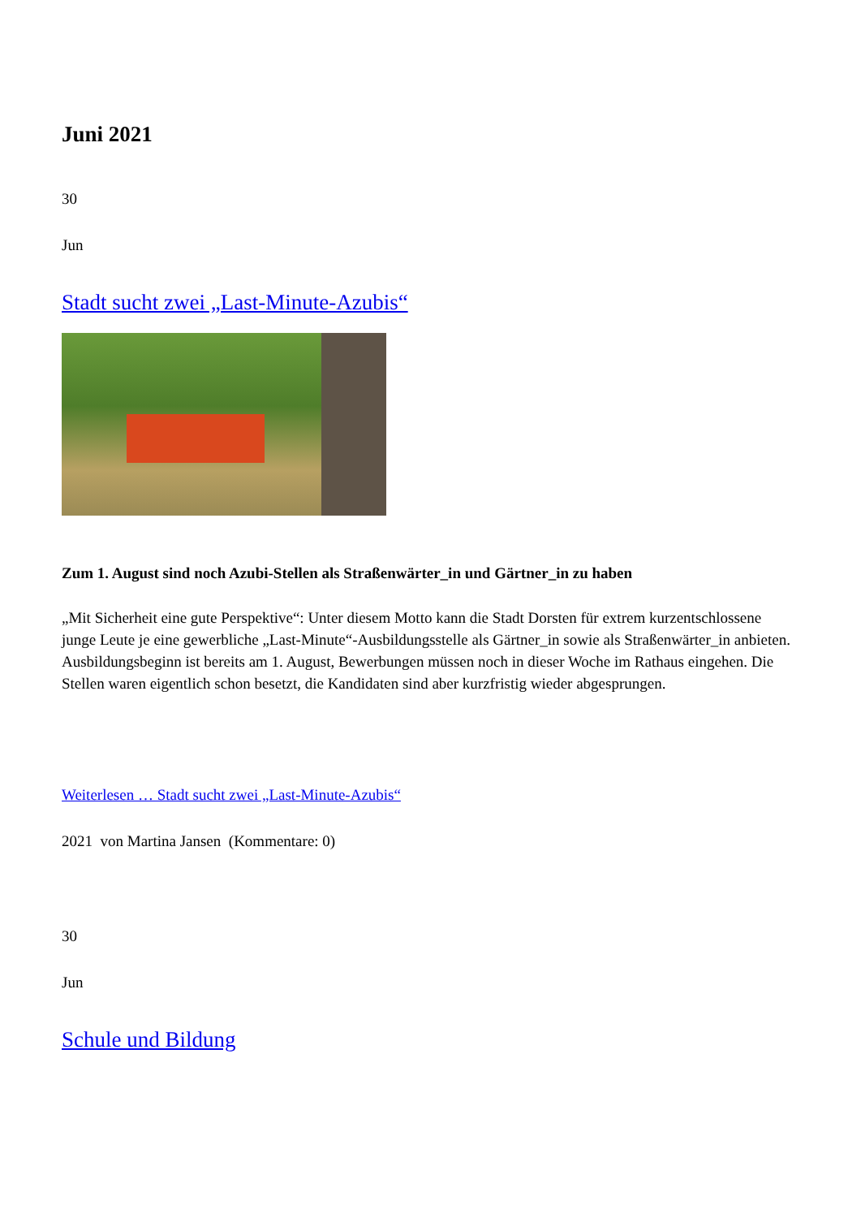Juni 2021
30
Jun
Stadt sucht zwei „Last-Minute-Azubis“
Zum 1. August sind noch Azubi-Stellen als Straßenwärter_in und Gärtner_in zu haben
„Mit Sicherheit eine gute Perspektive“: Unter diesem Motto kann die Stadt Dorsten für extrem kurzentschlossene junge Leute je eine gewerbliche „Last-Minute“-Ausbildungsstelle als Gärtner_in sowie als Straßenwärter_in anbieten. Ausbildungsbeginn ist bereits am 1. August, Bewerbungen müssen noch in dieser Woche im Rathaus eingehen. Die Stellen waren eigentlich schon besetzt, die Kandidaten sind aber kurzfristig wieder abgesprungen.
Weiterlesen … Stadt sucht zwei „Last-Minute-Azubis“
2021 von Martina Jansen (Kommentare: 0)
30
Jun
Schule und Bildung